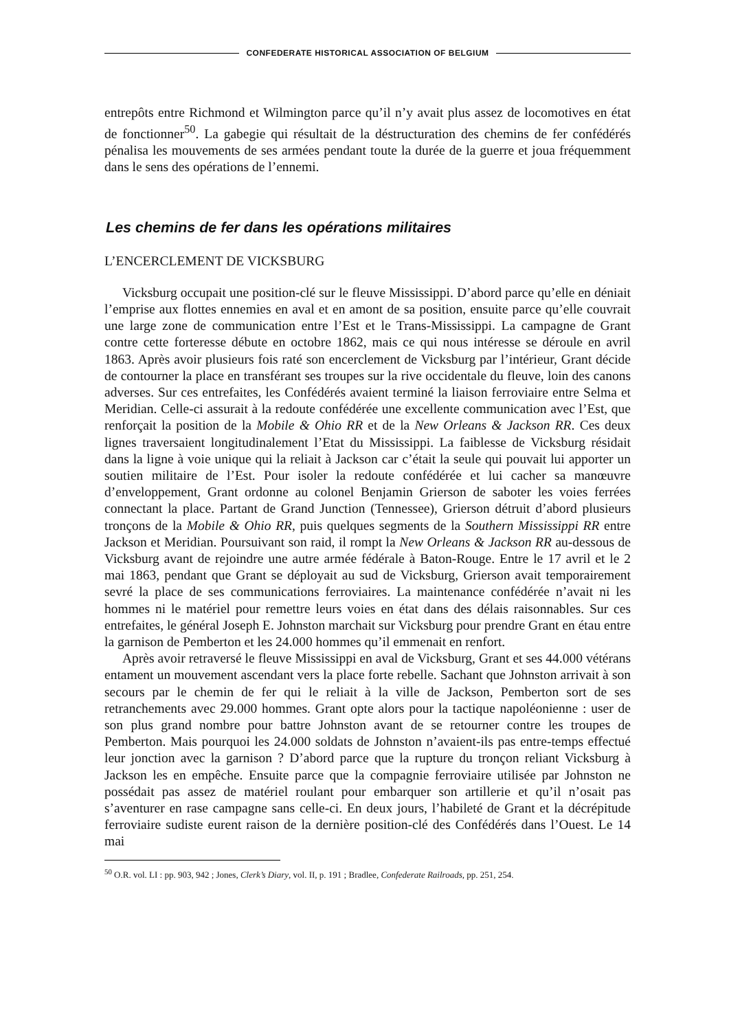CONFEDERATE HISTORICAL ASSOCIATION OF BELGIUM
entrepôts entre Richmond et Wilmington parce qu’il n’y avait plus assez de locomotives en état de fonctionner<sup>50</sup>. La gabegie qui résultait de la déstructuration des chemins de fer confédérés pénalisa les mouvements de ses armées pendant toute la durée de la guerre et joua fréquemment dans le sens des opérations de l’ennemi.
Les chemins de fer dans les opérations militaires
L’ENCERCLEMENT DE VICKSBURG
Vicksburg occupait une position-clé sur le fleuve Mississippi. D’abord parce qu’elle en déniait l’emprise aux flottes ennemies en aval et en amont de sa position, ensuite parce qu’elle couvrait une large zone de communication entre l’Est et le Trans-Mississippi. La campagne de Grant contre cette forteresse débute en octobre 1862, mais ce qui nous intéresse se déroule en avril 1863. Après avoir plusieurs fois raté son encerclement de Vicksburg par l’intérieur, Grant décide de contourner la place en transférant ses troupes sur la rive occidentale du fleuve, loin des canons adverses. Sur ces entrefaites, les Confédérés avaient terminé la liaison ferroviaire entre Selma et Meridian. Celle-ci assurait à la redoute confédérée une excellente communication avec l’Est, que renforçait la position de la Mobile & Ohio RR et de la New Orleans & Jackson RR. Ces deux lignes traversaient longitudinalement l’Etat du Mississippi. La faiblesse de Vicksburg résidait dans la ligne à voie unique qui la reliait à Jackson car c’était la seule qui pouvait lui apporter un soutien militaire de l’Est. Pour isoler la redoute confédérée et lui cacher sa manœuvre d’enveloppement, Grant ordonne au colonel Benjamin Grierson de saboter les voies ferrées connectant la place. Partant de Grand Junction (Tennessee), Grierson détruit d’abord plusieurs tronçons de la Mobile & Ohio RR, puis quelques segments de la Southern Mississippi RR entre Jackson et Meridian. Poursuivant son raid, il rompt la New Orleans & Jackson RR au-dessous de Vicksburg avant de rejoindre une autre armée fédérale à Baton-Rouge. Entre le 17 avril et le 2 mai 1863, pendant que Grant se déployait au sud de Vicksburg, Grierson avait temporairement sevré la place de ses communications ferroviaires. La maintenance confédérée n’avait ni les hommes ni le matériel pour remettre leurs voies en état dans des délais raisonnables. Sur ces entrefaites, le général Joseph E. Johnston marchait sur Vicksburg pour prendre Grant en étau entre la garnison de Pemberton et les 24.000 hommes qu’il emmenait en renfort.
Après avoir retraversé le fleuve Mississippi en aval de Vicksburg, Grant et ses 44.000 vétérans entament un mouvement ascendant vers la place forte rebelle. Sachant que Johnston arrivait à son secours par le chemin de fer qui le reliait à la ville de Jackson, Pemberton sort de ses retranchements avec 29.000 hommes. Grant opte alors pour la tactique napoléonienne : user de son plus grand nombre pour battre Johnston avant de se retourner contre les troupes de Pemberton. Mais pourquoi les 24.000 soldats de Johnston n’avaient-ils pas entre-temps effectué leur jonction avec la garnison ? D’abord parce que la rupture du tronçon reliant Vicksburg à Jackson les en empêche. Ensuite parce que la compagnie ferroviaire utilisée par Johnston ne possédait pas assez de matériel roulant pour embarquer son artillerie et qu’il n’osait pas s’aventurer en rase campagne sans celle-ci. En deux jours, l’habileté de Grant et la décrépitude ferroviaire sudiste eurent raison de la dernière position-clé des Confédérés dans l’Ouest. Le 14 mai
<sup>50</sup> O.R. vol. LI : pp. 903, 942 ; Jones, Clerk’s Diary, vol. II, p. 191 ; Bradlee, Confederate Railroads, pp. 251, 254.